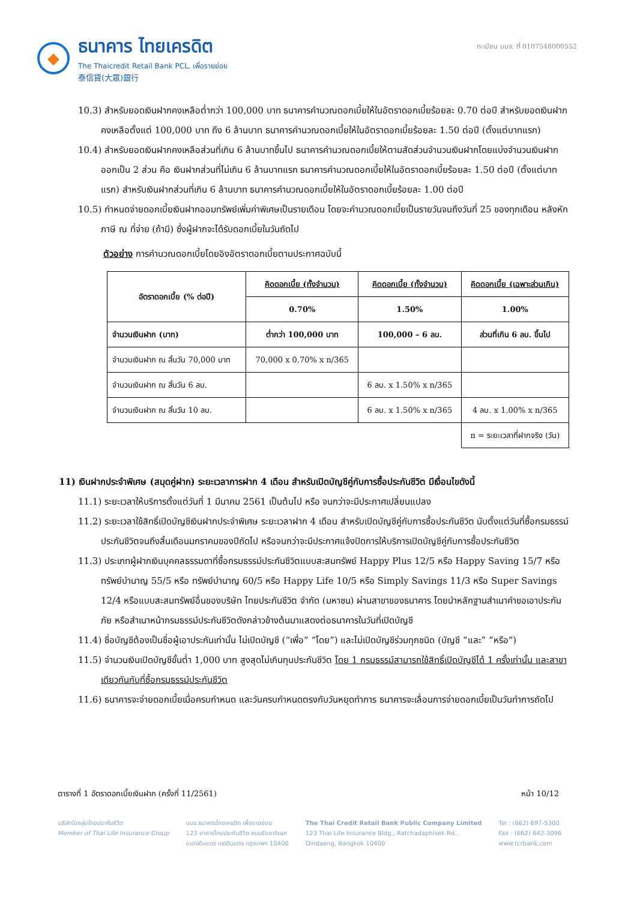◆
ธนาคาร ไทยเครดิต
The Thaicredit Retail Bank PCL. เพื่อรายย่อย
泰信貸(大眾)銀行
ทะเบียน บมจ. ที่ 0107548000552
10.3) สำหรับยอดเงินฝากคงเหลือต่ำกว่า 100,000 บาท ธนาคารคำนวณดอกเบี้ยให้ในอัตราดอกเบี้ยร้อยละ 0.70 ต่อปี สำหรับยอดเงินฝากคงเหลือตั้งแต่ 100,000 บาท ถึง 6 ล้านบาท ธนาคารคำนวณดอกเบี้ยให้ในอัตราดอกเบี้ยร้อยละ 1.50 ต่อปี (ตั้งแต่บาทแรก)
10.4) สำหรับยอดเงินฝากคงเหลือส่วนที่เกิน 6 ล้านบาทขึ้นไป ธนาคารคำนวณดอกเบี้ยให้ตามสัดส่วนจำนวนเงินฝากโดยแบ่งจำนวนเงินฝากออกเป็น 2 ส่วน คือ เงินฝากส่วนที่ไม่เกิน 6 ล้านบาทแรก ธนาคารคำนวณดอกเบี้ยให้ในอัตราดอกเบี้ยร้อยละ 1.50 ต่อปี (ตั้งแต่บาทแรก) สำหรับเงินฝากส่วนที่เกิน 6 ล้านบาท ธนาคารคำนวณดอกเบี้ยให้ในอัตราดอกเบี้ยร้อยละ 1.00 ต่อปี
10.5) กำหนดจ่ายดอกเบี้ยเงินฝากออมทรัพย์เพิ่มค่าพิเศษเป็นรายเดือน โดยจะคำนวณดอกเบี้ยเป็นรายวันจนถึงวันที่ 25 ของทุกเดือน หลังหักภาษี ณ ที่จ่าย (ถ้ามี) ซึ่งผู้ฝากจะได้รับดอกเบี้ยในวันถัดไป
ตัวอย่าง การคำนวณดอกเบี้ยโดยอิงอัตราดอกเบี้ยตามประกาศฉบับนี้
| อัตราดอกเบี้ย (% ต่อปี) | คิดดอกเบี้ย (ทั้งจำนวน) | คิดดอกเบี้ย (ทั้งจำนวน) | คิดดอกเบี้ย (เฉพาะส่วนเกิน) |
| --- | --- | --- | --- |
| | 0.70% | 1.50% | 1.00% |
| จำนวนเงินฝาก (บาท) | ต่ำกว่า 100,000 บาท | 100,000 – 6 ลบ. | ส่วนที่เกิน 6 ลบ. ขึ้นไป |
| จำนวนเงินฝาก ณ สิ้นวัน 70,000 บาท | 70,000 x 0.70% x n/365 | | |
| จำนวนเงินฝาก ณ สิ้นวัน 6 ลบ. | | 6 ลบ. x 1.50% x n/365 | |
| จำนวนเงินฝาก ณ สิ้นวัน 10 ลบ. | | 6 ลบ. x 1.50% x n/365 | 4 ลบ. x 1.00% x n/365 |
| | | | n = ระยะเวลาที่ฝากจริง (วัน) |
11) เงินฝากประจำพิเศษ (สมุดคู่ฝาก) ระยะเวลาการฝาก 4 เดือน สำหรับเปิดบัญชีคู่กับการซื้อประกันชีวิต มีเงื่อนไขดังนี้
11.1) ระยะเวลาให้บริการตั้งแต่วันที่ 1 มีนาคม 2561 เป็นต้นไป หรือ จนกว่าจะมีประกาศเปลี่ยนแปลง
11.2) ระยะเวลาใช้สิทธิ์เปิดบัญชีเงินฝากประจำพิเศษ ระยะเวลาฝาก 4 เดือน สำหรับเปิดบัญชีคู่กับการซื้อประกันชีวิต นับตั้งแต่วันที่ซื้อกรมธรรม์ประกันชีวิตจนถึงสิ้นเดือนมกราคมของปีถัดไป หรือจนกว่าจะมีประกาศแจ้งปิดการให้บริการเปิดบัญชีคู่กับการซื้อประกันชีวิต
11.3) ประเภทผู้ฝากเงินบุคคลธรรมดาที่ซื้อกรมธรรม์ประกันชีวิตแบบสะสมทรัพย์ Happy Plus 12/5 หรือ Happy Saving 15/7 หรือ ทรัพย์บำนาญ 55/5 หรือ ทรัพย์บำนาญ 60/5 หรือ Happy Life 10/5 หรือ Simply Savings 11/3 หรือ Super Savings 12/4 หรือแบบสะสมทรัพย์อื่นของบริษัท ไทยประกันชีวิต จำกัด (มหาชน) ผ่านสาขาของธนาคาร โดยนำหลักฐานสำเนาคำขอเอาประกันภัย หรือสำเนาหน้ากรมธรรม์ประกันชีวิตดังกล่าวข้างต้นมาแสดงต่อธนาคารในวันที่เปิดบัญชี
11.4) ชื่อบัญชีต้องเป็นชื่อผู้เอาประกันเท่านั้น ไม่เปิดบัญชี (“เพื่อ” “โดย”) และไม่เปิดบัญชีร่วมทุกชนิด (บัญชี “และ” “หรือ”)
11.5) จำนวนเงินเปิดบัญชีขั้นต่ำ 1,000 บาท สูงสุดไม่เกินทุนประกันชีวิต โดย 1 กรมธรรม์สามารถใช้สิทธิ์เปิดบัญชีได้ 1 ครั้งเท่านั้น และสาขาเดียวกันกับที่ซื้อกรมธรรม์ประกันชีวิต
11.6) ธนาคารจะจ่ายดอกเบี้ยเมื่อครบกำหนด และวันครบกำหนดตรงกับวันหยุดทำการ ธนาคารจะเลื่อนการจ่ายดอกเบี้ยเป็นวันทำการถัดไป
ตารางที่ 1 อัตราดอกเบี้ยเงินฝาก (ครั้งที่ 11/2561) หน้า 10/12
บริษัทในกลุ่มไทยประกันชีวิต
Member of Thai Life Insurance Group
บมจ.ธนาคารไทยเครดิต เพื่อรายย่อย
123 อาคารไทยประกันชีวิต ถนนรัชดาภิเษก
แขวงดินแดง เขตดินแดง กรุงเทพฯ 10400
The Thai Credit Retail Bank Public Company Limited
123 Thai Life Insurance Bldg., Ratchadaphisek Rd.,
Dindaeng, Bangkok 10400
Tel : (662) 697-5300
Fax : (662) 642-3096
www.tcrbank.com